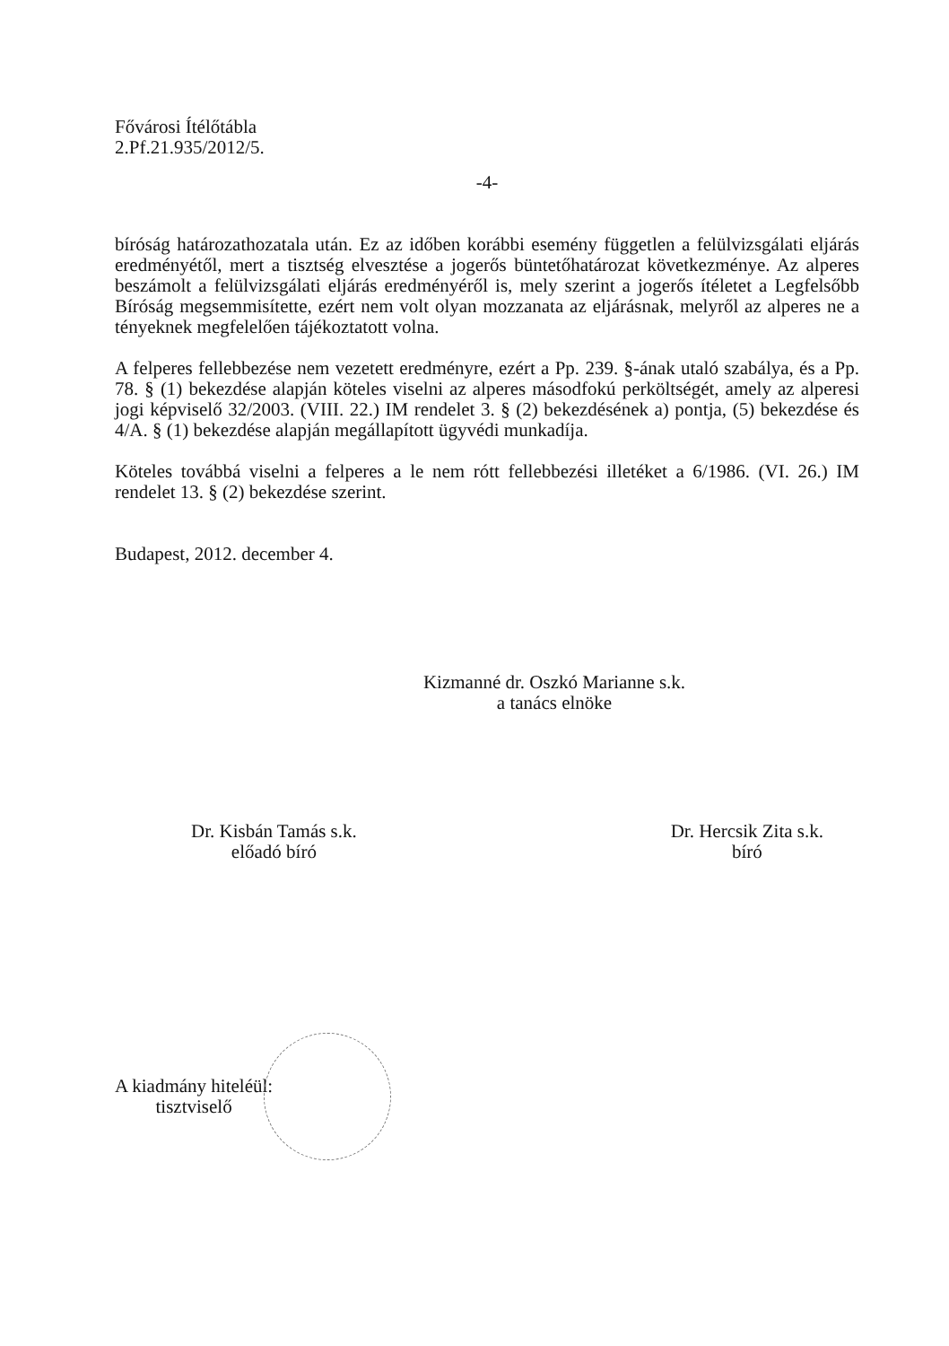Fővárosi Ítélőtábla
2.Pf.21.935/2012/5.
-4-
bíróság határozathozatala után. Ez az időben korábbi esemény független a felülvizsgálati eljárás eredményétől, mert a tisztség elvesztése a jogerős büntetőhatározat következménye. Az alperes beszámolt a felülvizsgálati eljárás eredményéről is, mely szerint a jogerős ítéletet a Legfelsőbb Bíróság megsemmisítette, ezért nem volt olyan mozzanata az eljárásnak, melyről az alperes ne a tényeknek megfelelően tájékoztatott volna.
A felperes fellebbezése nem vezetett eredményre, ezért a Pp. 239. §-ának utaló szabálya, és a Pp. 78. § (1) bekezdése alapján köteles viselni az alperes másodfokú perköltségét, amely az alperesi jogi képviselő 32/2003. (VIII. 22.) IM rendelet 3. § (2) bekezdésének a) pontja, (5) bekezdése és 4/A. § (1) bekezdése alapján megállapított ügyvédi munkadíja.
Köteles továbbá viselni a felperes a le nem rótt fellebbezési illetéket a 6/1986. (VI. 26.) IM rendelet 13. § (2) bekezdése szerint.
Budapest, 2012. december 4.
Kizmanné dr. Oszkó Marianne s.k.
a tanács elnöke
Dr. Kisbán Tamás s.k.
előadó bíró
Dr. Hercsik Zita s.k.
bíró
A kiadmány hiteléül:
tisztviselő